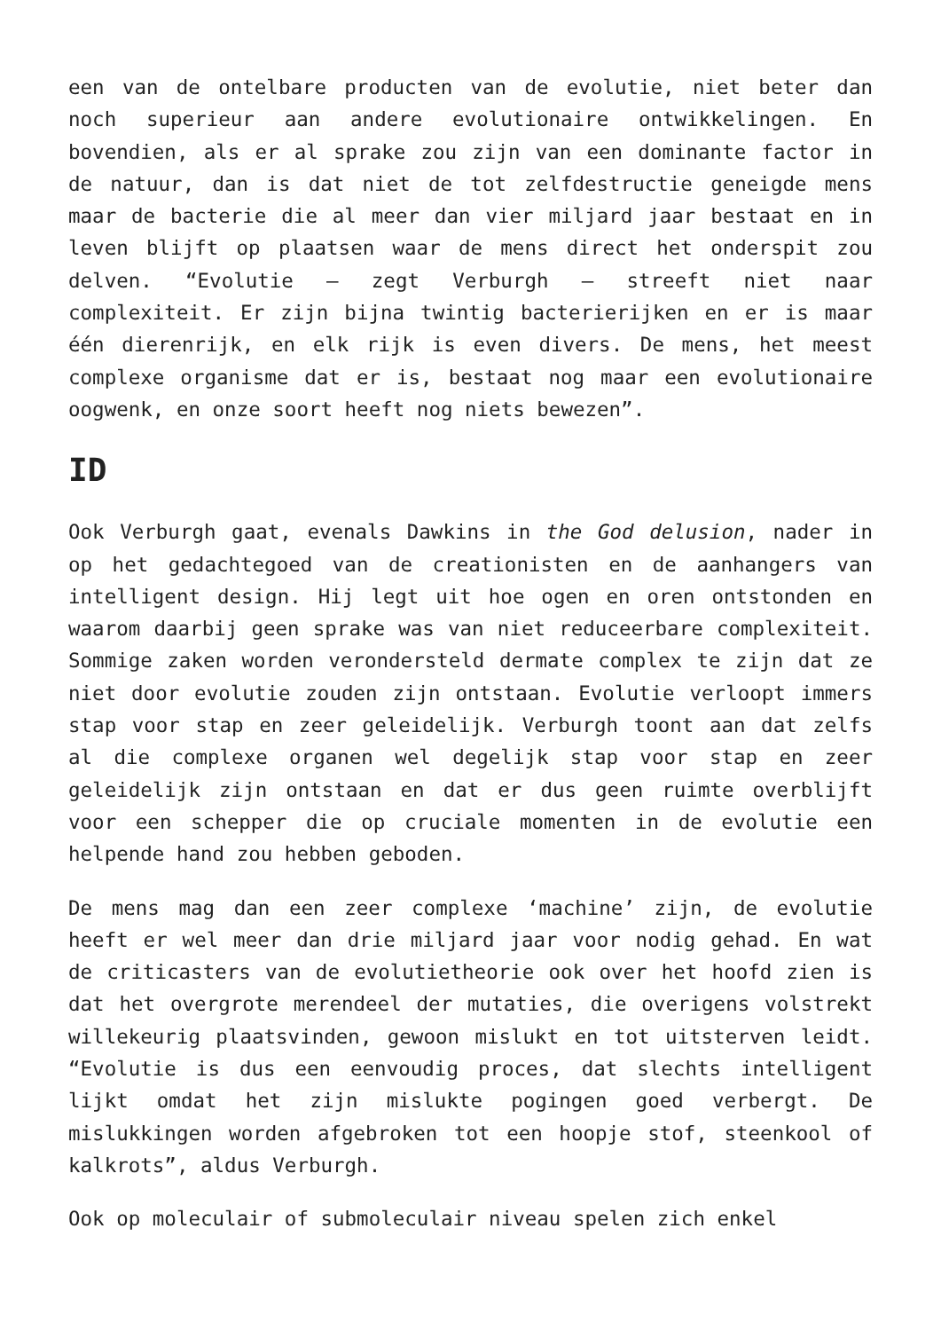een van de ontelbare producten van de evolutie, niet beter dan noch superieur aan andere evolutionaire ontwikkelingen. En bovendien, als er al sprake zou zijn van een dominante factor in de natuur, dan is dat niet de tot zelfdestructie geneigde mens maar de bacterie die al meer dan vier miljard jaar bestaat en in leven blijft op plaatsen waar de mens direct het onderspit zou delven. “Evolutie – zegt Verburgh – streeft niet naar complexiteit. Er zijn bijna twintig bacterierijken en er is maar één dierenrijk, en elk rijk is even divers. De mens, het meest complexe organisme dat er is, bestaat nog maar een evolutionaire oogwenk, en onze soort heeft nog niets bewezen”.
ID
Ook Verburgh gaat, evenals Dawkins in the God delusion, nader in op het gedachtegoed van de creationisten en de aanhangers van intelligent design. Hij legt uit hoe ogen en oren ontstonden en waarom daarbij geen sprake was van niet reduceerbare complexiteit. Sommige zaken worden verondersteld dermate complex te zijn dat ze niet door evolutie zouden zijn ontstaan. Evolutie verloopt immers stap voor stap en zeer geleidelijk. Verburgh toont aan dat zelfs al die complexe organen wel degelijk stap voor stap en zeer geleidelijk zijn ontstaan en dat er dus geen ruimte overblijft voor een schepper die op cruciale momenten in de evolutie een helpende hand zou hebben geboden.
De mens mag dan een zeer complexe ‘machine’ zijn, de evolutie heeft er wel meer dan drie miljard jaar voor nodig gehad. En wat de criticasters van de evolutietheorie ook over het hoofd zien is dat het overgrote merendeel der mutaties, die overigens volstrekt willekeurig plaatsvinden, gewoon mislukt en tot uitsterven leidt. “Evolutie is dus een eenvoudig proces, dat slechts intelligent lijkt omdat het zijn mislukte pogingen goed verbergt. De mislukkingen worden afgebroken tot een hoopje stof, steenkool of kalkrots”, aldus Verburgh.
Ook op moleculair of submoleculair niveau spelen zich enkel